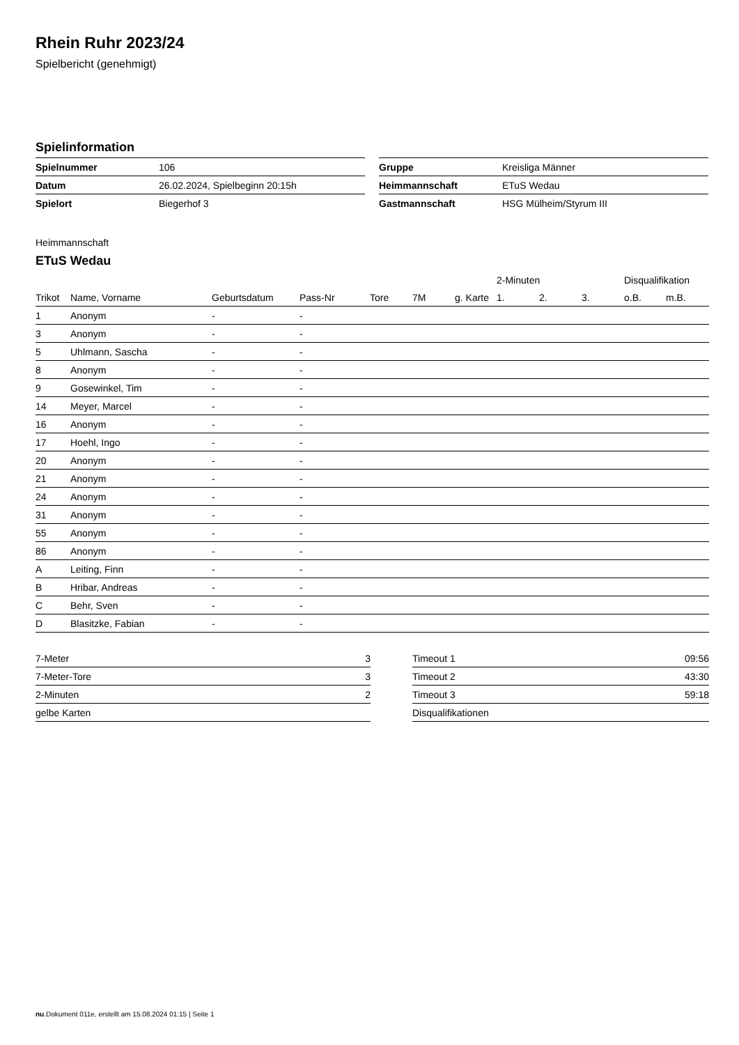Rhein Ruhr 2023/24
Spielbericht (genehmigt)
Spielinformation
| Spielnummer | 106 |
| Datum | 26.02.2024, Spielbeginn 20:15h |
| Spielort | Biegerhof 3 |
| Gruppe | Kreisliga Männer |
| Heimmannschaft | ETuS Wedau |
| Gastmannschaft | HSG Mülheim/Styrum III |
Heimmannschaft
ETuS Wedau
| | | | | | | | 2-Minuten | | | Disqualifikation | |
| --- | --- | --- | --- | --- | --- | --- | --- | --- | --- | --- | --- |
| Trikot | Name, Vorname | Geburtsdatum | Pass-Nr | Tore | 7M | g. Karte | 1. | 2. | 3. | o.B. | m.B. |
| 1 | Anonym | - | - | | | | | | | | |
| 3 | Anonym | - | - | | | | | | | | |
| 5 | Uhlmann, Sascha | - | - | | | | | | | | |
| 8 | Anonym | - | - | | | | | | | | |
| 9 | Gosewinkel, Tim | - | - | | | | | | | | |
| 14 | Meyer, Marcel | - | - | | | | | | | | |
| 16 | Anonym | - | - | | | | | | | | |
| 17 | Hoehl, Ingo | - | - | | | | | | | | |
| 20 | Anonym | - | - | | | | | | | | |
| 21 | Anonym | - | - | | | | | | | | |
| 24 | Anonym | - | - | | | | | | | | |
| 31 | Anonym | - | - | | | | | | | | |
| 55 | Anonym | - | - | | | | | | | | |
| 86 | Anonym | - | - | | | | | | | | |
| A | Leiting, Finn | - | - | | | | | | | | |
| B | Hribar, Andreas | - | - | | | | | | | | |
| C | Behr, Sven | - | - | | | | | | | | |
| D | Blasitzke, Fabian | - | - | | | | | | | | |
| 7-Meter | 3 |
| 7-Meter-Tore | 3 |
| 2-Minuten | 2 |
| gelbe Karten | |
| Timeout 1 | 09:56 |
| Timeout 2 | 43:30 |
| Timeout 3 | 59:18 |
| Disqualifikationen | |
nu.Dokument 011e, erstellt am 15.08.2024 01:15 | Seite 1